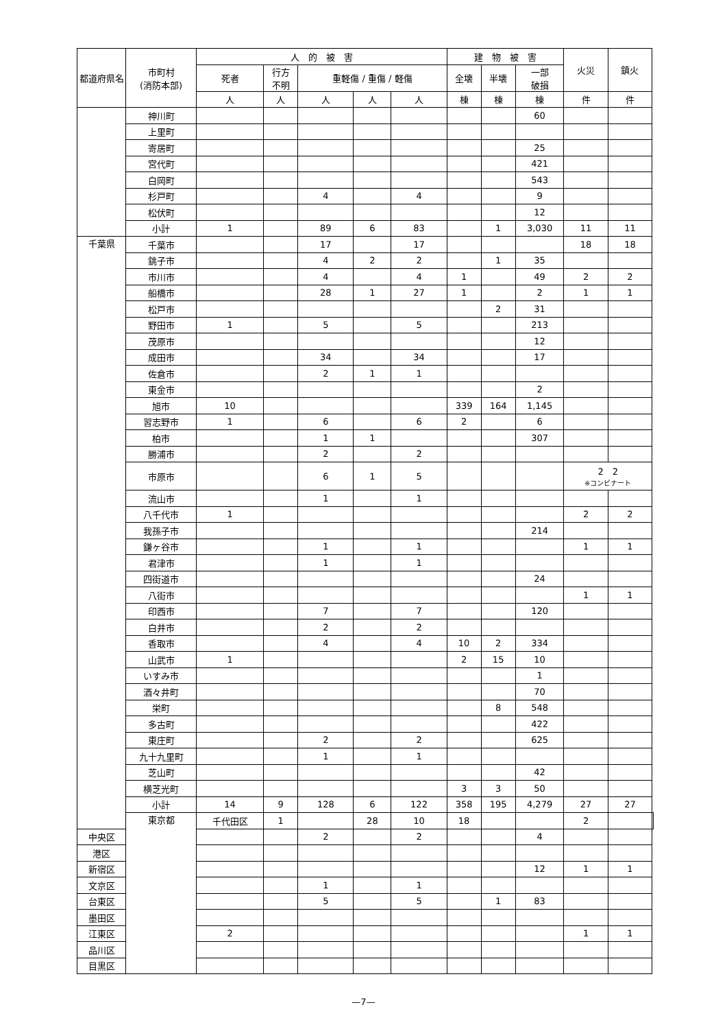| 都道府県名 | 市町村 (消防本部) | 人 的 被 害 | | | | | 建 物 被 害 | | | 火災 | 鎮火 | |
| --- | --- | --- | --- | --- | --- | --- | --- | --- | --- | --- | --- | --- |
| | | 死者 | 行方 不明 | 重軽傷 / 重傷 / 軽傷 | | | 全壊 | 半壊 | 一部 破損 | | | |
| | | 人 | 人 | 人 | 人 | 人 | 棟 | 棟 | 棟 | 件 | 件 | |
| | 神川町 | | | | | | | | 60 | | | |
| | 上里町 | | | | | | | | | | | |
| | 寄居町 | | | | | | | | 25 | | | |
| | 宮代町 | | | | | | | | 421 | | | |
| | 白岡町 | | | | | | | | 543 | | | |
| | 杉戸町 | | | 4 | | 4 | | | 9 | | | |
| | 松伏町 | | | | | | | | 12 | | | |
| | 小計 | 1 | | 89 | 6 | 83 | | 1 | 3,030 | 11 | 11 | |
| 千葉県 | 千葉市 | | | 17 | | 17 | | | | 18 | 18 | |
| | 銚子市 | | | 4 | 2 | 2 | | 1 | 35 | | | |
| | 市川市 | | | 4 | | 4 | 1 | | 49 | 2 | 2 | |
| | 船橋市 | | | 28 | 1 | 27 | 1 | | 2 | 1 | 1 | |
| | 松戸市 | | | | | | | 2 | 31 | | | |
| | 野田市 | 1 | | 5 | | 5 | | | 213 | | | |
| | 茂原市 | | | | | | | | 12 | | | |
| | 成田市 | | | 34 | | 34 | | | 17 | | | |
| | 佐倉市 | | | 2 | 1 | 1 | | | | | | |
| | 東金市 | | | | | | | | 2 | | | |
| | 旭市 | 10 | | | | | 339 | 164 | 1,145 | | | |
| | 習志野市 | 1 | | 6 | | 6 | 2 | | 6 | | | |
| | 柏市 | | | 1 | 1 | | | | 307 | | | |
| | 勝浦市 | | | 2 | | 2 | | | | | | |
| | 市原市 | | | 6 | 1 | 5 | | | | 2 2 ※コンビナート | | |
| | 流山市 | | | 1 | | 1 | | | | | | |
| | 八千代市 | 1 | | | | | | | | 2 | 2 | |
| | 我孫子市 | | | | | | | | 214 | | | |
| | 鎌ヶ谷市 | | | 1 | | 1 | | | | 1 | 1 | |
| | 君津市 | | | 1 | | 1 | | | | | | |
| | 四街道市 | | | | | | | | 24 | | | |
| | 八街市 | | | | | | | | | 1 | 1 | |
| | 印西市 | | | 7 | | 7 | | | 120 | | | |
| | 白井市 | | | 2 | | 2 | | | | | | |
| | 香取市 | | | 4 | | 4 | 10 | 2 | 334 | | | |
| | 山武市 | 1 | | | | | 2 | 15 | 10 | | | |
| | いすみ市 | | | | | | | | 1 | | | |
| | 酒々井町 | | | | | | | | 70 | | | |
| | 栄町 | | | | | | | 8 | 548 | | | |
| | 多古町 | | | | | | | | 422 | | | |
| | 東庄町 | | | 2 | | 2 | | | 625 | | | |
| | 九十九里町 | | | 1 | | 1 | | | | | | |
| | 芝山町 | | | | | | | | 42 | | | |
| | 横芝光町 | | | | | | 3 | 3 | 50 | | | |
| | 小計 | 14 | 9 | 128 | 6 | 122 | 358 | 195 | 4,279 | 27 | 27 | |
| | 東京都 | 千代田区 | 1 | | 28 | 10 | 18 | | | 2 | | |
| 中央区 | | | | 2 | | 2 | | | 4 | | | |
| 港区 | | | | | | | | | | | | |
| 新宿区 | | | | | | | | | 12 | 1 | 1 | |
| 文京区 | | | | 1 | | 1 | | | | | | |
| 台東区 | | | | 5 | | 5 | | 1 | 83 | | | |
| 墨田区 | | | | | | | | | | | | |
| 江東区 | | 2 | | | | | | | | 1 | 1 | |
| 品川区 | | | | | | | | | | | | |
| 目黒区 | | | | | | | | | | | | |
—7—